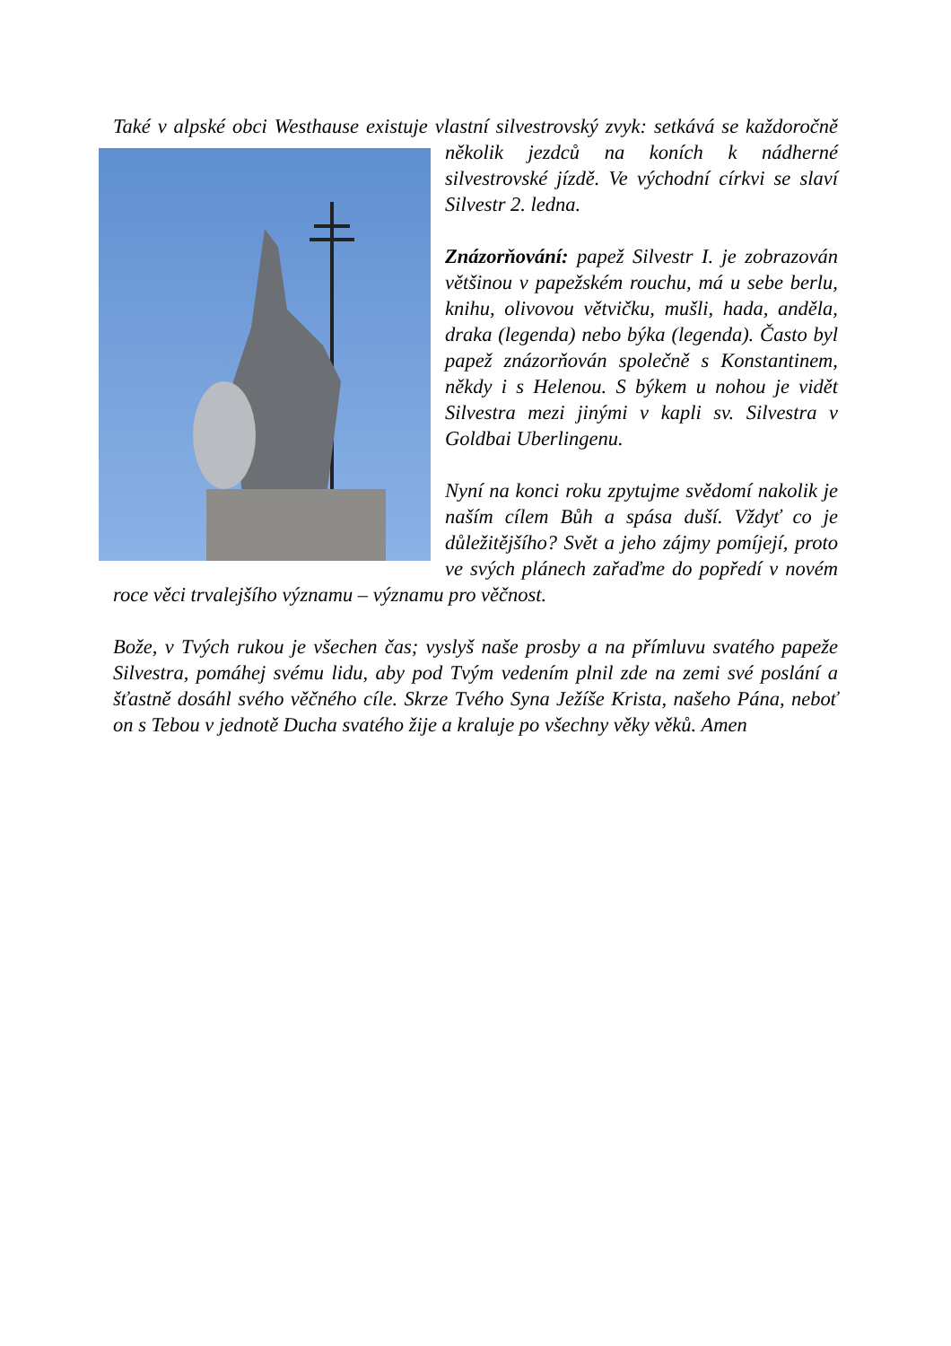Také v alpské obci Westhause existuje vlastní silvestrovský zvyk: setkává se každoročně několik jezdců na koních k nádherné silvestrovské jízdě. Ve východní církvi se slaví Silvestr 2. ledna.
Znázorňování: papež Silvestr I. je zobrazován většinou v papežském rouchu, má u sebe berlu, knihu, olivovou větvičku, mušli, hada, anděla, draka (legenda) nebo býka (legenda). Často byl papež znázorňován společně s Konstantinem, někdy i s Helenou. S býkem u nohou je vidět Silvestra mezi jinými v kapli sv. Silvestra v Goldbai Uberlingenu.
Nyní na konci roku zpytujme svědomí nakolik je naším cílem Bůh a spása duší. Vždyť co je důležitějšího? Svět a jeho zájmy pomíjejí, proto ve svých plánech zařaďme do popředí v novém roce věci trvalejšího významu – významu pro věčnost.
Bože, v Tvých rukou je všechen čas; vyslyš naše prosby a na přímluvu svatého papeže Silvestra, pomáhej svému lidu, aby pod Tvým vedením plnil zde na zemi své poslání a šťastně dosáhl svého věčného cíle. Skrze Tvého Syna Ježíše Krista, našeho Pána, neboť on s Tebou v jednotě Ducha svatého žije a kraluje po všechny věky věků. Amen